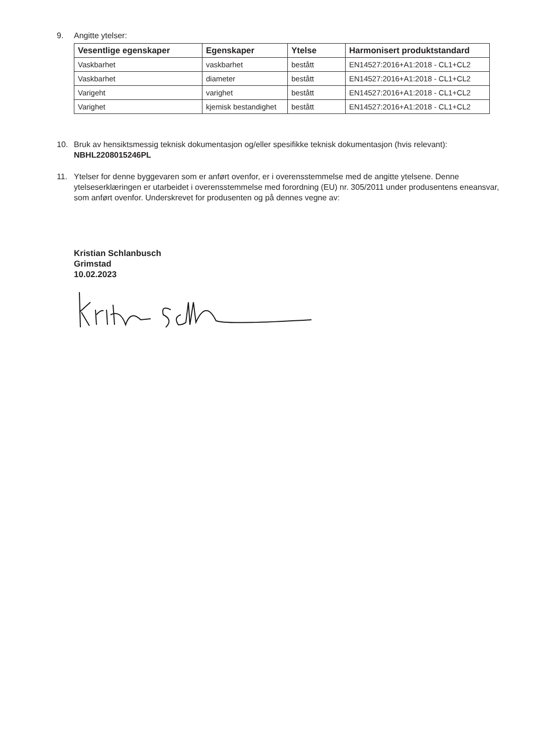9. Angitte ytelser:
| Vesentlige egenskaper | Egenskaper | Ytelse | Harmonisert produktstandard |
| --- | --- | --- | --- |
| Vaskbarhet | vaskbarhet | bestått | EN14527:2016+A1:2018 - CL1+CL2 |
| Vaskbarhet | diameter | bestått | EN14527:2016+A1:2018 - CL1+CL2 |
| Varigeht | varighet | bestått | EN14527:2016+A1:2018 - CL1+CL2 |
| Varighet | kjemisk bestandighet | bestått | EN14527:2016+A1:2018 - CL1+CL2 |
10. Bruk av hensiktsmessig teknisk dokumentasjon og/eller spesifikke teknisk dokumentasjon (hvis relevant):
NBHL2208015246PL
11. Ytelser for denne byggevaren som er anført ovenfor, er i overensstemmelse med de angitte ytelsene. Denne ytelseserklæringen er utarbeidet i overensstemmelse med forordning (EU) nr. 305/2011 under produsentens eneansvar, som anført ovenfor. Underskrevet for produsenten og på dennes vegne av:
Kristian Schlanbusch
Grimstad
10.02.2023